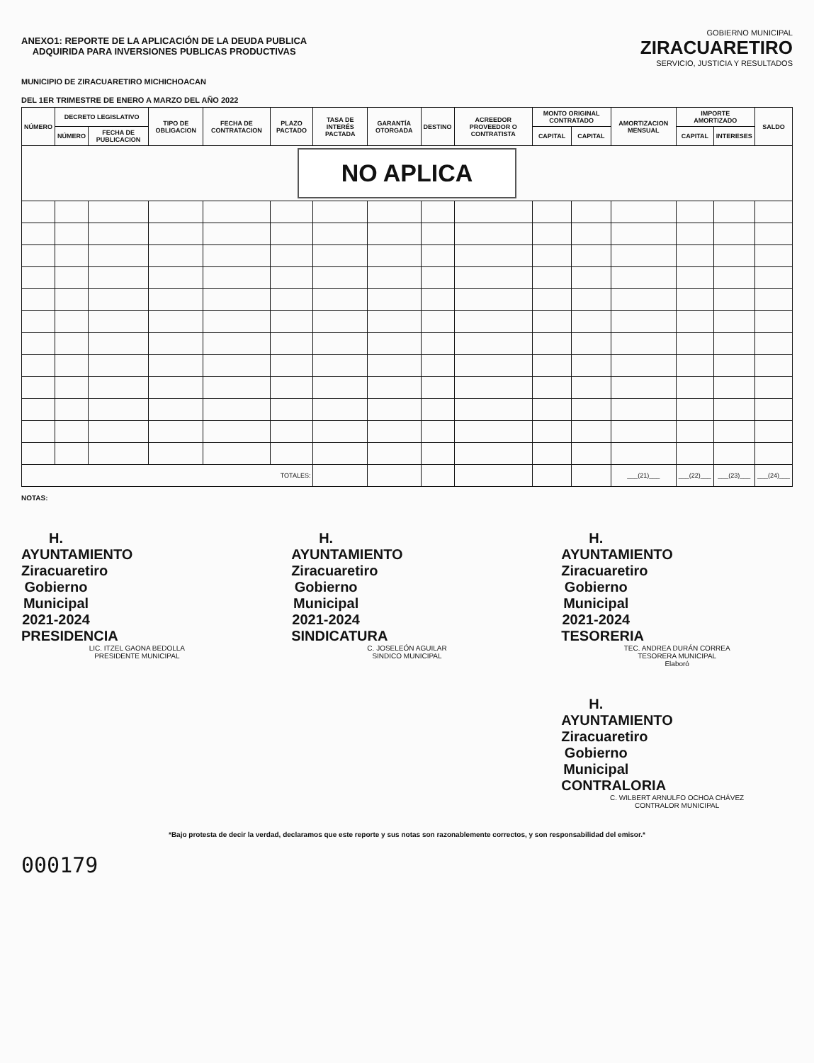ANEXO1: REPORTE DE LA APLICACIÓN DE LA DEUDA PUBLICA
ADQUIRIDA PARA INVERSIONES PUBLICAS PRODUCTIVAS
GOBIERNO MUNICIPAL
ZIRACUARETIRO
SERVICIO, JUSTICIA Y RESULTADOS
MUNICIPIO DE ZIRACUARETIRO MICHICHOACAN
DEL 1ER TRIMESTRE DE ENERO A MARZO DEL AÑO 2022
| NÚMERO | DECRETO LEGISLATIVO | | TIPO DE OBLIGACION | FECHA DE CONTRATACION | PLAZO PACTADO | TASA DE INTERÉS PACTADA | GARANTÍA OTORGADA | DESTINO | ACREEDOR PROVEEDOR O CONTRATISTA | MONTO ORIGINAL CONTRATADO | | AMORTIZACION MENSUAL | IMPORTE AMORTIZADO | | SALDO |
| --- | --- | --- | --- | --- | --- | --- | --- | --- | --- | --- | --- | --- | --- | --- | --- |
| | NÚMERO | FECHA DE PUBLICACION | | | | | | | | CAPITAL | CAPITAL | | CAPITAL | INTERESES | |
| NO APLICA | | | | | | | | | | | | | | | |
| TOTALES: | | | | | | | | | | | | ___(21)___ | ___(22)___ | ___(23)___ | ___(24)___ |
NOTAS:
H. AYUNTAMIENTO Ziracuaretiro
Gobierno Municipal 2021-2024
PRESIDENCIA
LIC. ITZEL GAONA BEDOLLA
PRESIDENTE MUNICIPAL
H. AYUNTAMIENTO Ziracuaretiro
Gobierno Municipal 2021-2024
SINDICATURA
C. JOSELEÓN AGUILAR
SINDICO MUNICIPAL
H. AYUNTAMIENTO Ziracuaretiro
Gobierno Municipal 2021-2024
TESORERIA
TEC. ANDREA DURÁN CORREA
TESORERA MUNICIPAL
Elaboró
H. AYUNTAMIENTO Ziracuaretiro
Gobierno Municipal
CONTRALORIA
C. WILBERT ARNULFO OCHOA CHÁVEZ
CONTRALOR MUNICIPAL
*Bajo protesta de decir la verdad, declaramos que este reporte y sus notas son razonablemente correctos, y son responsabilidad del emisor.*
000179